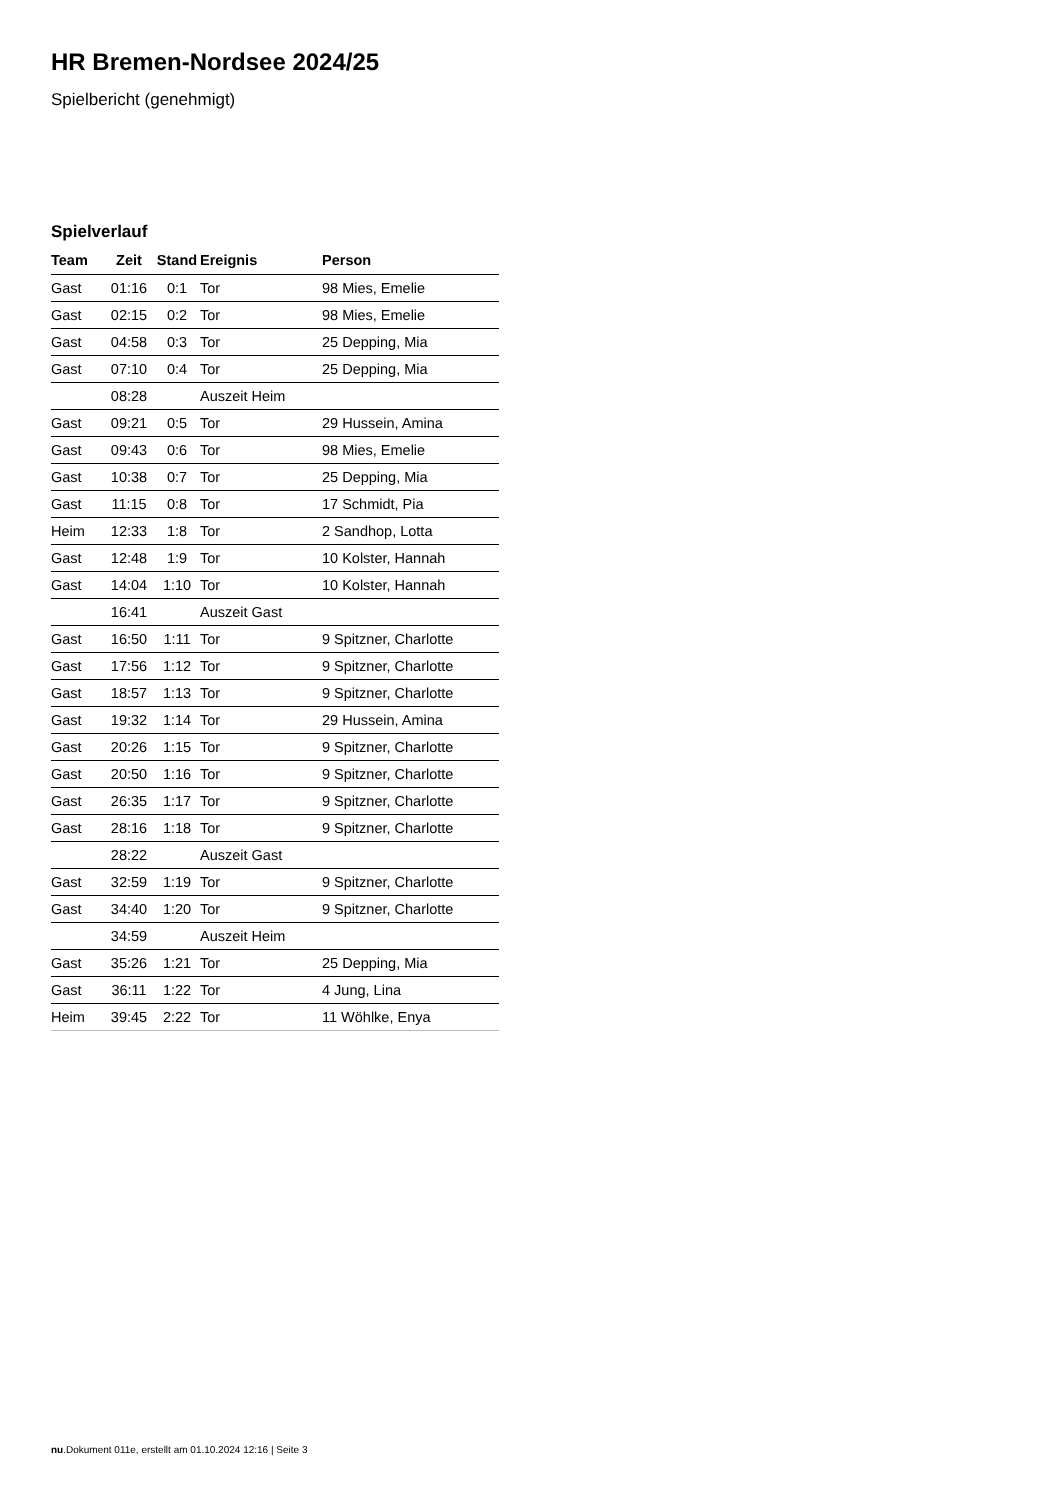HR Bremen-Nordsee 2024/25
Spielbericht (genehmigt)
Spielverlauf
| Team | Zeit | Stand | Ereignis | Person |
| --- | --- | --- | --- | --- |
| Gast | 01:16 | 0:1 | Tor | 98 Mies, Emelie |
| Gast | 02:15 | 0:2 | Tor | 98 Mies, Emelie |
| Gast | 04:58 | 0:3 | Tor | 25 Depping, Mia |
| Gast | 07:10 | 0:4 | Tor | 25 Depping, Mia |
| | 08:28 | | Auszeit Heim | |
| Gast | 09:21 | 0:5 | Tor | 29 Hussein, Amina |
| Gast | 09:43 | 0:6 | Tor | 98 Mies, Emelie |
| Gast | 10:38 | 0:7 | Tor | 25 Depping, Mia |
| Gast | 11:15 | 0:8 | Tor | 17 Schmidt, Pia |
| Heim | 12:33 | 1:8 | Tor | 2 Sandhop, Lotta |
| Gast | 12:48 | 1:9 | Tor | 10 Kolster, Hannah |
| Gast | 14:04 | 1:10 | Tor | 10 Kolster, Hannah |
| | 16:41 | | Auszeit Gast | |
| Gast | 16:50 | 1:11 | Tor | 9 Spitzner, Charlotte |
| Gast | 17:56 | 1:12 | Tor | 9 Spitzner, Charlotte |
| Gast | 18:57 | 1:13 | Tor | 9 Spitzner, Charlotte |
| Gast | 19:32 | 1:14 | Tor | 29 Hussein, Amina |
| Gast | 20:26 | 1:15 | Tor | 9 Spitzner, Charlotte |
| Gast | 20:50 | 1:16 | Tor | 9 Spitzner, Charlotte |
| Gast | 26:35 | 1:17 | Tor | 9 Spitzner, Charlotte |
| Gast | 28:16 | 1:18 | Tor | 9 Spitzner, Charlotte |
| | 28:22 | | Auszeit Gast | |
| Gast | 32:59 | 1:19 | Tor | 9 Spitzner, Charlotte |
| Gast | 34:40 | 1:20 | Tor | 9 Spitzner, Charlotte |
| | 34:59 | | Auszeit Heim | |
| Gast | 35:26 | 1:21 | Tor | 25 Depping, Mia |
| Gast | 36:11 | 1:22 | Tor | 4 Jung, Lina |
| Heim | 39:45 | 2:22 | Tor | 11 Wöhlke, Enya |
nu.Dokument 011e, erstellt am 01.10.2024 12:16 | Seite 3